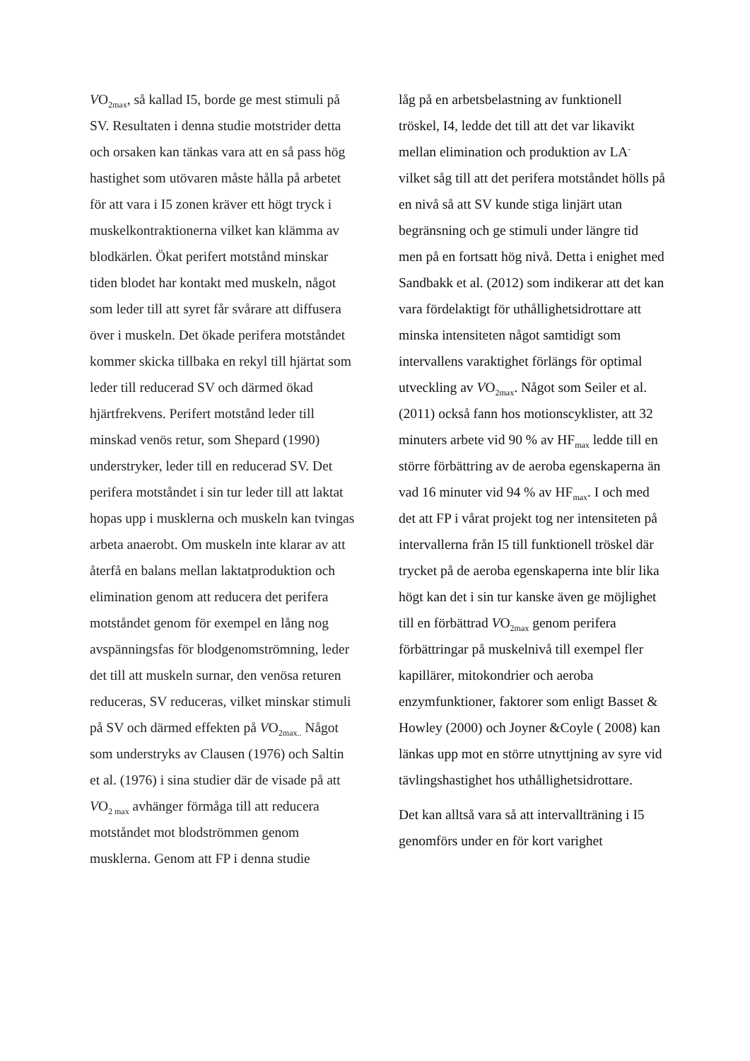VO<sub>2max</sub>, så kallad I5, borde ge mest stimuli på SV. Resultaten i denna studie motstrider detta och orsaken kan tänkas vara att en så pass hög hastighet som utövaren måste hålla på arbetet för att vara i I5 zonen kräver ett högt tryck i muskelkontraktionerna vilket kan klämma av blodkärlen. Ökat perifert motstånd minskar tiden blodet har kontakt med muskeln, något som leder till att syret får svårare att diffusera över i muskeln. Det ökade perifera motståndet kommer skicka tillbaka en rekyl till hjärtat som leder till reducerad SV och därmed ökad hjärtfrekvens. Perifert motstånd leder till minskad venös retur, som Shepard (1990) understryker, leder till en reducerad SV. Det perifera motståndet i sin tur leder till att laktat hopas upp i musklerna och muskeln kan tvingas arbeta anaerobt. Om muskeln inte klarar av att återfå en balans mellan laktatproduktion och elimination genom att reducera det perifera motståndet genom för exempel en lång nog avspänningsfas för blodgenomströmning, leder det till att muskeln surnar, den venösa returen reduceras, SV reduceras, vilket minskar stimuli på SV och därmed effekten på VO<sub>2max..</sub> Något som understryks av Clausen (1976) och Saltin et al. (1976) i sina studier där de visade på att VO<sub>2 max</sub> avhänger förmåga till att reducera motståndet mot blodströmmen genom musklerna. Genom att FP i denna studie
låg på en arbetsbelastning av funktionell tröskel, I4, ledde det till att det var likavikt mellan elimination och produktion av LA<sup>-</sup> vilket såg till att det perifera motståndet hölls på en nivå så att SV kunde stiga linjärt utan begränsning och ge stimuli under längre tid men på en fortsatt hög nivå. Detta i enighet med Sandbakk et al. (2012) som indikerar att det kan vara fördelaktigt för uthållighetsidrottare att minska intensiteten något samtidigt som intervallens varaktighet förlängs för optimal utveckling av VO<sub>2max</sub>. Något som Seiler et al. (2011) också fann hos motionscyklister, att 32 minuters arbete vid 90 % av HF<sub>max</sub> ledde till en större förbättring av de aeroba egenskaperna än vad 16 minuter vid 94 % av HF<sub>max</sub>. I och med det att FP i vårat projekt tog ner intensiteten på intervallerna från I5 till funktionell tröskel där trycket på de aeroba egenskaperna inte blir lika högt kan det i sin tur kanske även ge möjlighet till en förbättrad VO<sub>2max</sub> genom perifera förbättringar på muskelnivå till exempel fler kapillärer, mitokondrier och aeroba enzymfunktioner, faktorer som enligt Basset & Howley (2000) och Joyner &Coyle ( 2008) kan länkas upp mot en större utnyttjning av syre vid tävlingshastighet hos uthållighetsidrottare.
Det kan alltså vara så att intervallträning i I5 genomförs under en för kort varighet